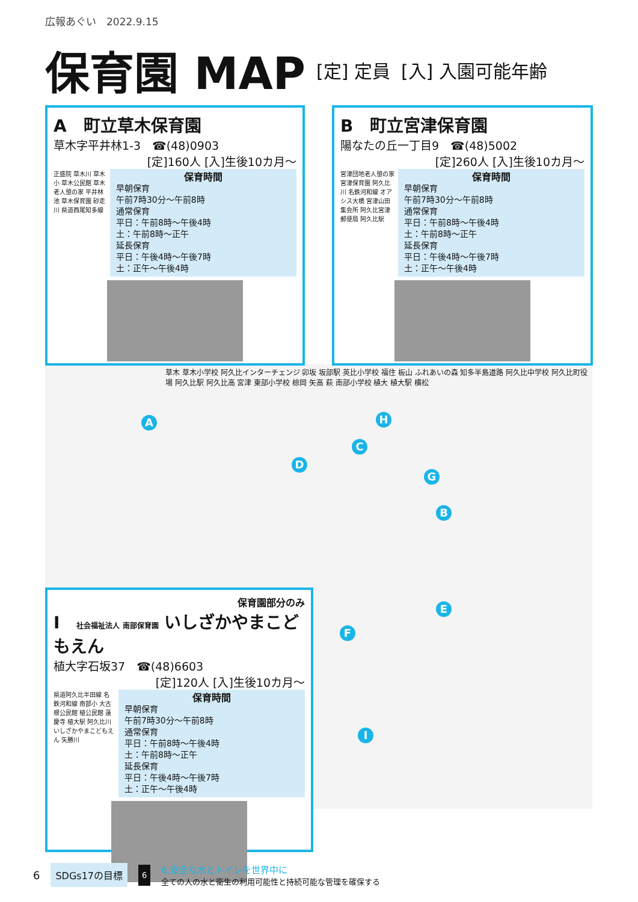広報あぐい　2022.9.15
保育園 MAP
[定] 定員 [入] 入園可能年齢
A
B
C
D
E
F
G
H
I
草木 草木小学校 阿久比インターチェンジ 卯坂 坂部駅 英比小学校 福住 板山 ふれあいの森 知多半島道路 阿久比中学校 阿久比町役場 阿久比駅 阿久比高 宮津 東部小学校 椋岡 矢高 萩 南部小学校 植大 植大駅 横松
A　町立草木保育園
草木字平井林1-3　☎(48)0903
[定]160人 [入]生後10カ月～
正盛院 草木川 草木小 草木公民館 草木老人憩の家 平井林池 草木保育園 砂走川 県道西尾知多線
保育時間
早朝保育
午前7時30分～午前8時
通常保育
平日：午前8時～午後4時
土：午前8時～正午
延長保育
平日：午後4時～午後7時
土：正午～午後4時
B　町立宮津保育園
陽なたの丘一丁目9　☎(48)5002
[定]260人 [入]生後10カ月～
宮津団地老人憩の家 宮津保育園 阿久比川 名鉄河和線 オアシス大橋 宮津山田集会所 阿久比宮津郵便局 阿久比駅
保育時間
早朝保育
午前7時30分～午前8時
通常保育
平日：午前8時～午後4時
土：午前8時～正午
延長保育
平日：午後4時～午後7時
土：正午～午後4時
保育園部分のみ
I　社会福祉法人 南部保育園 いしざかやまこどもえん
植大字石坂37　☎(48)6603
[定]120人 [入]生後10カ月～
県道阿久比半田線 名鉄河和線 南部小 大古根公民館 植公民館 蓮慶寺 植大駅 阿久比川 いしざかやまこどもえん 矢勝川
保育時間
早朝保育
午前7時30分～午前8時
通常保育
平日：午前8時～午後4時
土：午前8時～正午
延長保育
平日：午後4時～午後7時
土：正午～午後4時
6 SDGs17の目標 6
6.安全な水とトイレを世界中に
全ての人の水と衛生の利用可能性と持続可能な管理を確保する